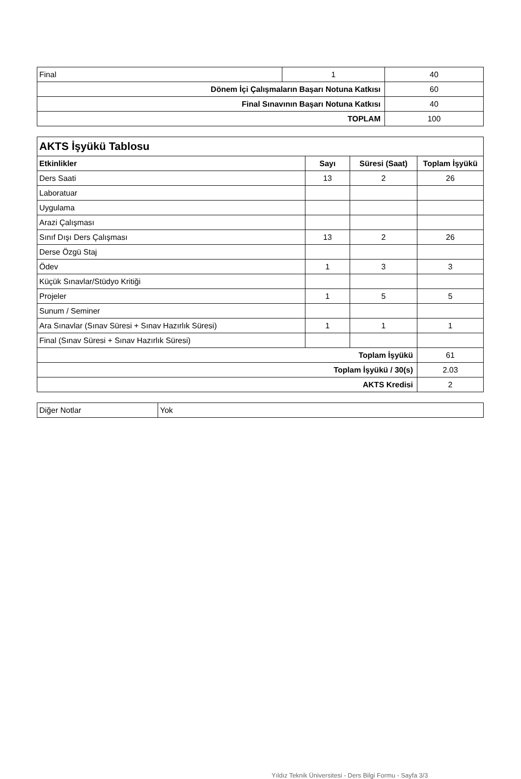| Final | 1 | 40 |
| Dönem İçi Çalışmaların Başarı Notuna Katkısı | | 60 |
| Final Sınavının Başarı Notuna Katkısı | | 40 |
| TOPLAM | | 100 |
| AKTS İşyükü Tablosu | | | |
| Etkinlikler | Sayı | Süresi (Saat) | Toplam İşyükü |
| Ders Saati | 13 | 2 | 26 |
| Laboratuar | | | |
| Uygulama | | | |
| Arazi Çalışması | | | |
| Sınıf Dışı Ders Çalışması | 13 | 2 | 26 |
| Derse Özgü Staj | | | |
| Ödev | 1 | 3 | 3 |
| Küçük Sınavlar/Stüdyo Kritiği | | | |
| Projeler | 1 | 5 | 5 |
| Sunum / Seminer | | | |
| Ara Sınavlar (Sınav Süresi + Sınav Hazırlık Süresi) | 1 | 1 | 1 |
| Final (Sınav Süresi + Sınav Hazırlık Süresi) | | | |
| Toplam İşyükü | | | 61 |
| Toplam İşyükü / 30(s) | | | 2.03 |
| AKTS Kredisi | | | 2 |
| Diğer Notlar | Yok |
Yıldız Teknik Üniversitesi - Ders Bilgi Formu - Sayfa 3/3